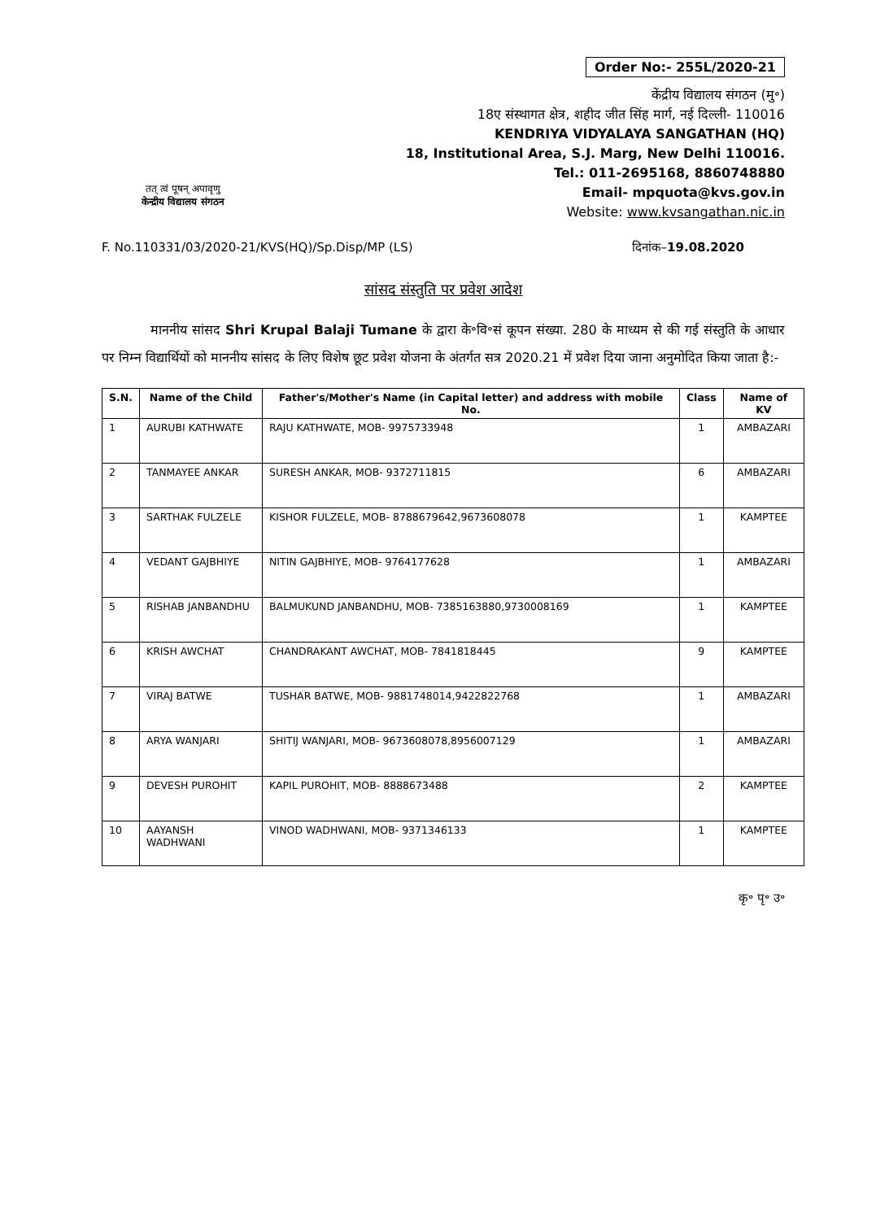Order No:- 255L/2020-21
तत् त्वं पूषन् अपावृणु
केन्द्रीय विद्यालय संगठन
केंद्रीय विद्यालय संगठन (मु॰)
18ए संस्थागत क्षेत्र, शहीद जीत सिंह मार्ग, नई दिल्ली- 110016
KENDRIYA VIDYALAYA SANGATHAN (HQ)
18, Institutional Area, S.J. Marg, New Delhi 110016.
Tel.: 011-2695168, 8860748880
Email- mpquota@kvs.gov.in
Website: www.kvsangathan.nic.in
F. No.110331/03/2020-21/KVS(HQ)/Sp.Disp/MP (LS) दिनांक–19.08.2020
सांसद संस्तुति पर प्रवेश आदेश
माननीय सांसद Shri Krupal Balaji Tumane के द्वारा के॰वि॰सं कूपन संख्या. 280 के माध्यम से की गई संस्तुति के आधार पर निम्न विद्यार्थियों को माननीय सांसद के लिए विशेष छूट प्रवेश योजना के अंतर्गत सत्र 2020.21 में प्रवेश दिया जाना अनुमोदित किया जाता है:-
| S.N. | Name of the Child | Father's/Mother's Name (in Capital letter) and address with mobile No. | Class | Name of KV |
| --- | --- | --- | --- | --- |
| 1 | AURUBI KATHWATE | RAJU KATHWATE, MOB- 9975733948 | 1 | AMBAZARI |
| 2 | TANMAYEE ANKAR | SURESH ANKAR, MOB- 9372711815 | 6 | AMBAZARI |
| 3 | SARTHAK FULZELE | KISHOR FULZELE, MOB- 8788679642,9673608078 | 1 | KAMPTEE |
| 4 | VEDANT GAJBHIYE | NITIN GAJBHIYE, MOB- 9764177628 | 1 | AMBAZARI |
| 5 | RISHAB JANBANDHU | BALMUKUND JANBANDHU, MOB- 7385163880,9730008169 | 1 | KAMPTEE |
| 6 | KRISH AWCHAT | CHANDRAKANT AWCHAT, MOB- 7841818445 | 9 | KAMPTEE |
| 7 | VIRAJ BATWE | TUSHAR BATWE, MOB- 9881748014,9422822768 | 1 | AMBAZARI |
| 8 | ARYA WANJARI | SHITIJ WANJARI, MOB- 9673608078,8956007129 | 1 | AMBAZARI |
| 9 | DEVESH PUROHIT | KAPIL PUROHIT, MOB- 8888673488 | 2 | KAMPTEE |
| 10 | AAYANSH WADHWANI | VINOD WADHWANI, MOB- 9371346133 | 1 | KAMPTEE |
कृ॰ पृ॰ उ॰